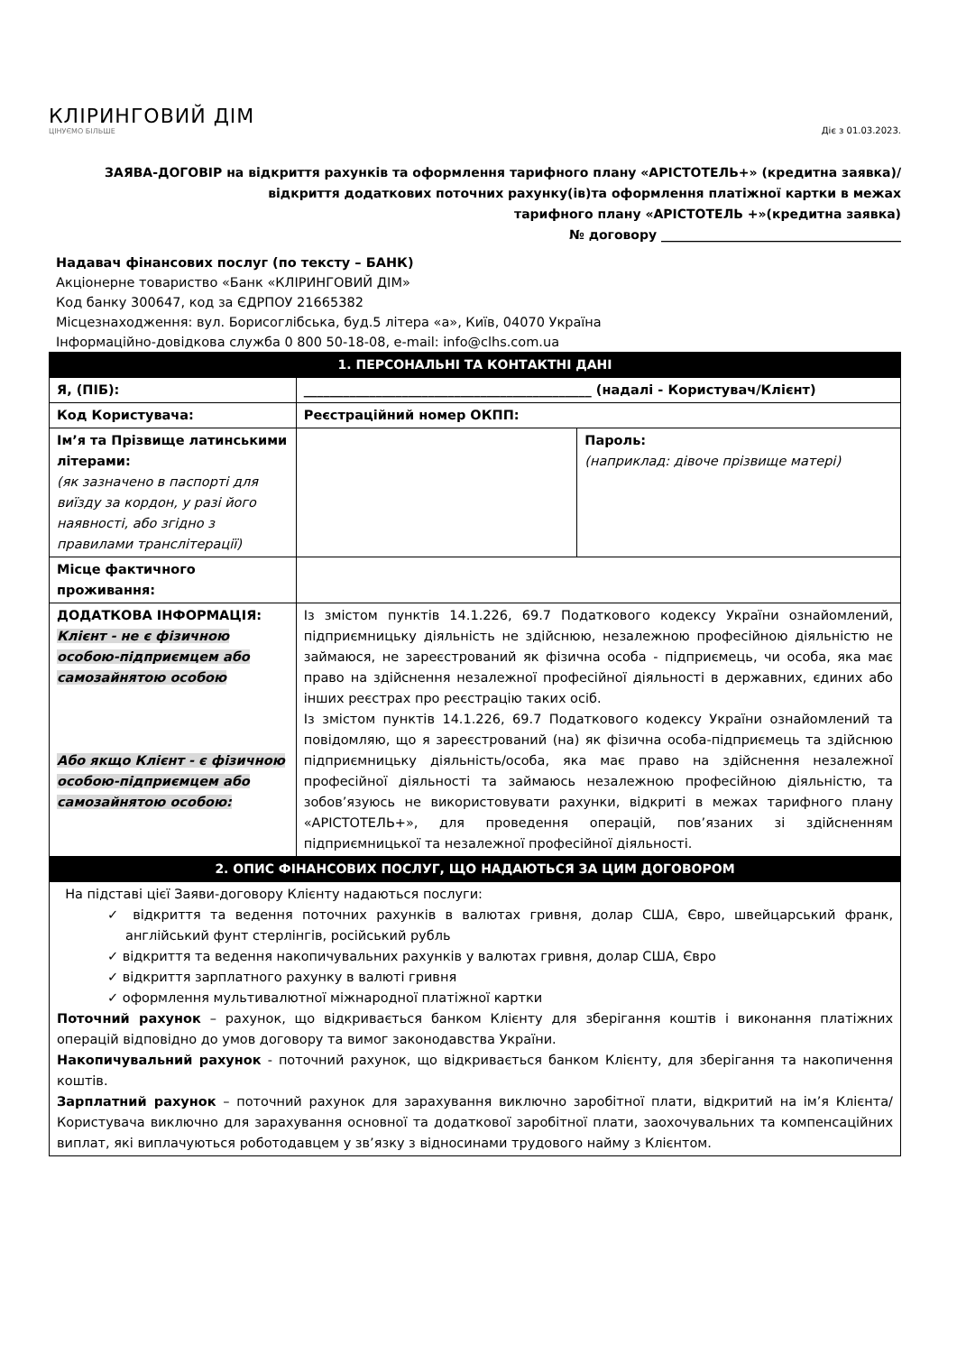КЛІРИНГОВИЙ ДІМ
ЦІНУЄМО БІЛЬШЕ
Діє з 01.03.2023.
ЗАЯВА-ДОГОВІР на відкриття рахунків та оформлення тарифного плану «АРІСТОТЕЛЬ+» (кредитна заявка)/
відкриття додаткових поточних рахунку(ів)та оформлення платіжної картки в межах
тарифного плану «АРІСТОТЕЛЬ +»(кредитна заявка)
№ договору ______________________________________
Надавач фінансових послуг (по тексту – БАНК)
Акціонерне товариство «Банк «КЛІРИНГОВИЙ ДІМ»
Код банку 300647, код за ЄДРПОУ 21665382
Місцезнаходження: вул. Борисоглібська, буд.5 літера «а», Київ, 04070 Україна
Інформаційно-довідкова служба 0 800 50-18-08, e-mail: info@clhs.com.ua
| 1. ПЕРСОНАЛЬНІ ТА КОНТАКТНІ ДАНІ | | |
| --- | --- | --- |
| Я, (ПІБ): | ____________________________________________ (надалі - Користувач/Клієнт) | |
| Код Користувача: | Реєстраційний номер ОКПП: | |
| Ім’я та Прізвище латинськими літерами: (як зазначено в паспорті для виїзду за кордон, у разі його наявності, або згідно з правилами транслітерації) | | Пароль: (наприклад: дівоче прізвище матері) |
| Місце фактичного проживання: | | |
| ДОДАТКОВА ІНФОРМАЦІЯ: Клієнт - не є фізичною особою-підприємцем або самозайнятою особою Або якщо Клієнт - є фізичною особою-підприємцем або самозайнятою особою: | Із змістом пунктів 14.1.226, 69.7 Податкового кодексу України ознайомлений, підприємницьку діяльність не здійснюю, незалежною професійною діяльністю не займаюся, не зареєстрований як фізична особа - підприємець, чи особа, яка має право на здійснення незалежної професійної діяльності в державних, єдиних або інших реєстрах про реєстрацію таких осіб. Із змістом пунктів 14.1.226, 69.7 Податкового кодексу України ознайомлений та повідомляю, що я зареєстрований (на) як фізична особа-підприємець та здійснюю підприємницьку діяльність/особа, яка має право на здійснення незалежної професійної діяльності та займаюсь незалежною професійною діяльністю, та зобов’язуюсь не використовувати рахунки, відкриті в межах тарифного плану «АРІСТОТЕЛЬ+», для проведення операцій, пов’язаних зі здійсненням підприємницької та незалежної професійної діяльності. | |
| 2. ОПИС ФІНАНСОВИХ ПОСЛУГ, ЩО НАДАЮТЬСЯ ЗА ЦИМ ДОГОВОРОМ | | |
| На підставі цієї Заяви-договору Клієнту надаються послуги: ✓ відкриття та ведення поточних рахунків в валютах гривня, долар США, Євро, швейцарський франк, англійський фунт стерлінгів, російський рубль ✓ відкриття та ведення накопичувальних рахунків у валютах гривня, долар США, Євро ✓ відкриття зарплатного рахунку в валюті гривня ✓ оформлення мультивалютної міжнародної платіжної картки Поточний рахунок – рахунок, що відкривається банком Клієнту для зберігання коштів і виконання платіжних операцій відповідно до умов договору та вимог законодавства України. Накопичувальний рахунок - поточний рахунок, що відкривається банком Клієнту, для зберігання та накопичення коштів. Зарплатний рахунок – поточний рахунок для зарахування виключно заробітної плати, відкритий на ім’я Клієнта/Користувача виключно для зарахування основної та додаткової заробітної плати, заохочувальних та компенсаційних виплат, які виплачуються роботодавцем у зв’язку з відносинами трудового найму з Клієнтом. | | |